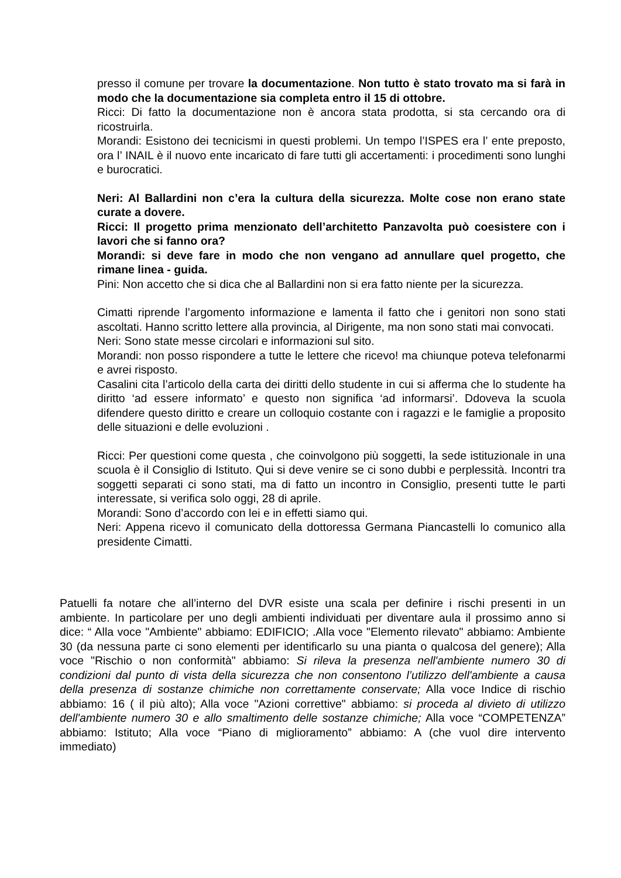presso il comune per trovare la documentazione. Non tutto è stato trovato ma si farà in modo che la documentazione sia completa entro il 15 di ottobre.
Ricci: Di fatto la documentazione non è ancora stata prodotta, si sta cercando ora di ricostruirla.
Morandi: Esistono dei tecnicismi in questi problemi. Un tempo l’ISPES era l’ ente preposto, ora l’ INAIL è il nuovo ente incaricato di fare tutti gli accertamenti: i procedimenti sono lunghi e burocratici.
Neri: Al Ballardini non c’era la cultura della sicurezza. Molte cose non erano state curate a dovere.
Ricci: Il progetto prima menzionato dell’architetto Panzavolta può coesistere con i lavori che si fanno ora?
Morandi: si deve fare in modo che non vengano ad annullare quel progetto, che rimane linea - guida.
Pini: Non accetto che si dica che al Ballardini non si era fatto niente per la sicurezza.
Cimatti riprende l’argomento informazione e lamenta il fatto che i genitori non sono stati ascoltati. Hanno scritto lettere alla provincia, al Dirigente, ma non sono stati mai convocati.
Neri: Sono state messe circolari e informazioni sul sito.
Morandi: non posso rispondere a tutte le lettere che ricevo! ma chiunque poteva telefonarmi e avrei risposto.
Casalini cita l’articolo della carta dei diritti dello studente in cui si afferma che lo studente ha diritto ‘ad essere informato’ e questo non significa ‘ad informarsi’. Ddoveva la scuola difendere questo diritto e creare un colloquio costante con i ragazzi e le famiglie a proposito delle situazioni e delle evoluzioni .
Ricci: Per questioni come questa , che coinvolgono più soggetti, la sede istituzionale in una scuola è il Consiglio di Istituto. Qui si deve venire se ci sono dubbi e perplessità. Incontri tra soggetti separati ci sono stati, ma di fatto un incontro in Consiglio, presenti tutte le parti interessate, si verifica solo oggi, 28 di aprile.
Morandi: Sono d’accordo con lei e in effetti siamo qui.
Neri: Appena ricevo il comunicato della dottoressa Germana Piancastelli lo comunico alla presidente Cimatti.
Patuelli fa notare che all’interno del DVR esiste una scala per definire i rischi presenti in un ambiente. In particolare per uno degli ambienti individuati per diventare aula il prossimo anno si dice: “ Alla voce "Ambiente" abbiamo: EDIFICIO; .Alla voce "Elemento rilevato" abbiamo: Ambiente 30 (da nessuna parte ci sono elementi per identificarlo su una pianta o qualcosa del genere); Alla voce "Rischio o non conformità" abbiamo: Si rileva la presenza nell'ambiente numero 30 di condizioni dal punto di vista della sicurezza che non consentono l’utilizzo dell'ambiente a causa della presenza di sostanze chimiche non correttamente conservate; Alla voce Indice di rischio abbiamo: 16 ( il più alto); Alla voce "Azioni correttive" abbiamo: si proceda al divieto di utilizzo dell'ambiente numero 30 e allo smaltimento delle sostanze chimiche; Alla voce “COMPETENZA” abbiamo: Istituto; Alla voce “Piano di miglioramento” abbiamo: A (che vuol dire intervento immediato)